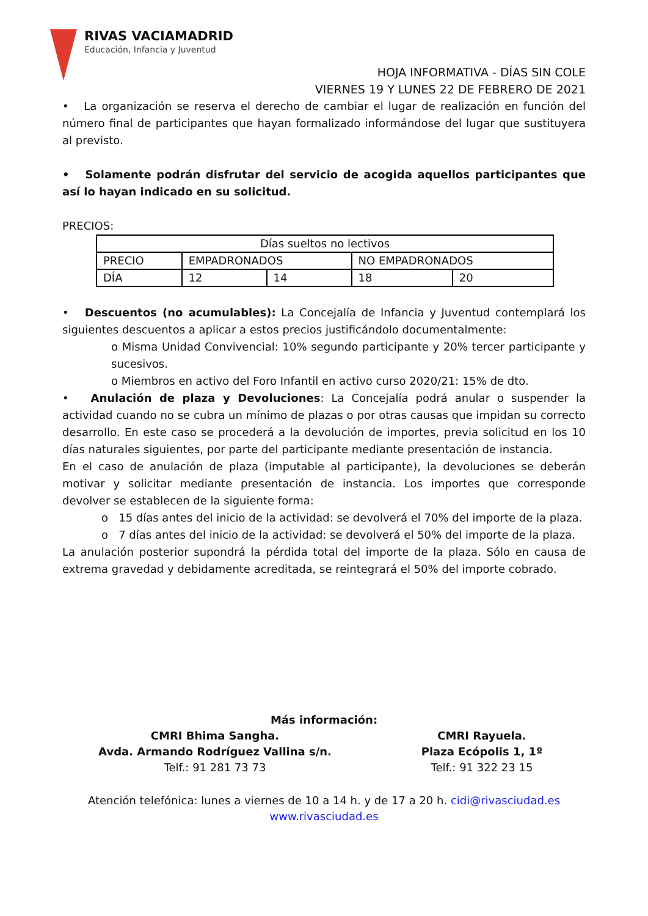RIVAS VACIAMADRID
Educación, Infancia y Juventud
HOJA INFORMATIVA - DÍAS SIN COLE
VIERNES 19 Y LUNES 22 DE FEBRERO DE 2021
• La organización se reserva el derecho de cambiar el lugar de realización en función del número final de participantes que hayan formalizado informándose del lugar que sustituyera al previsto.
• Solamente podrán disfrutar del servicio de acogida aquellos participantes que así lo hayan indicado en su solicitud.
PRECIOS:
| Días sueltos no lectivos | | | | |
| PRECIO | EMPADRONADOS | | NO EMPADRONADOS | |
| DÍA | 12 | 14 | 18 | 20 |
• Descuentos (no acumulables): La Concejalía de Infancia y Juventud contemplará los siguientes descuentos a aplicar a estos precios justificándolo documentalmente:
o Misma Unidad Convivencial: 10% segundo participante y 20% tercer participante y sucesivos.
o Miembros en activo del Foro Infantil en activo curso 2020/21: 15% de dto.
• Anulación de plaza y Devoluciones: La Concejalía podrá anular o suspender la actividad cuando no se cubra un mínimo de plazas o por otras causas que impidan su correcto desarrollo. En este caso se procederá a la devolución de importes, previa solicitud en los 10 días naturales siguientes, por parte del participante mediante presentación de instancia.
En el caso de anulación de plaza (imputable al participante), la devoluciones se deberán motivar y solicitar mediante presentación de instancia. Los importes que corresponde devolver se establecen de la siguiente forma:
o 15 días antes del inicio de la actividad: se devolverá el 70% del importe de la plaza.
o 7 días antes del inicio de la actividad: se devolverá el 50% del importe de la plaza.
La anulación posterior supondrá la pérdida total del importe de la plaza. Sólo en causa de extrema gravedad y debidamente acreditada, se reintegrará el 50% del importe cobrado.
Más información:
CMRI Bhima Sangha.
Avda. Armando Rodríguez Vallina s/n.
Telf.: 91 281 73 73
CMRI Rayuela.
Plaza Ecópolis 1, 1º
Telf.: 91 322 23 15
Atención telefónica: lunes a viernes de 10 a 14 h. y de 17 a 20 h. cidi@rivasciudad.es
www.rivasciudad.es